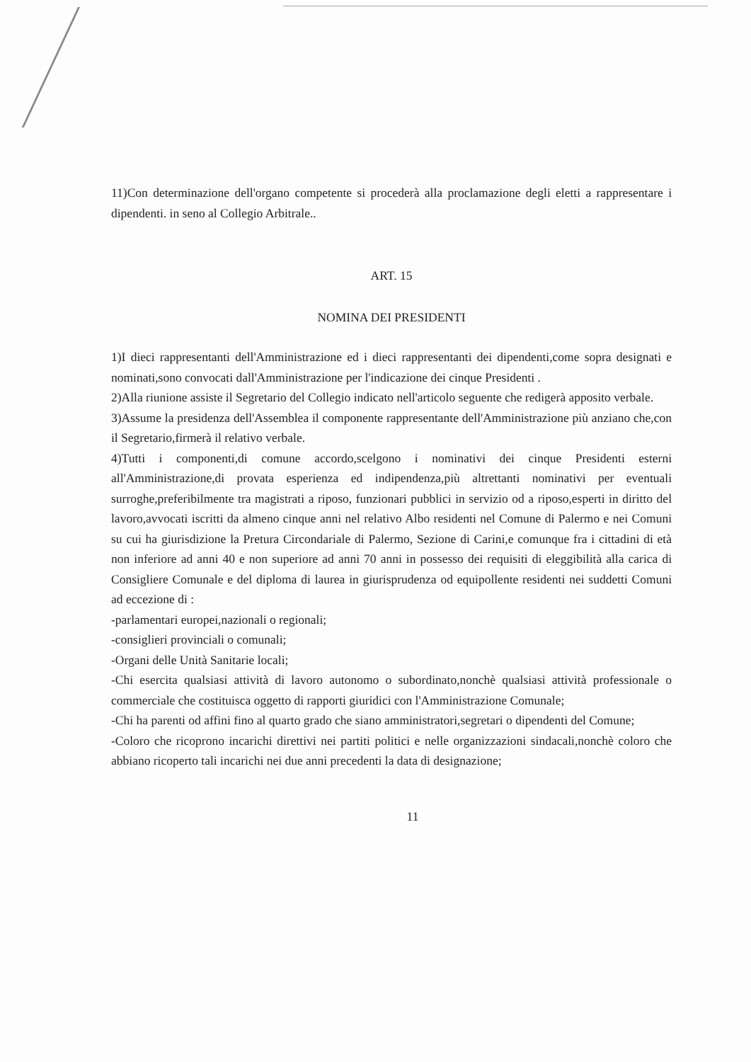11)Con determinazione dell'organo competente si procederà alla proclamazione degli eletti a rappresentare i dipendenti. in seno al Collegio Arbitrale..
ART. 15
NOMINA DEI PRESIDENTI
1)I dieci rappresentanti dell'Amministrazione ed i dieci rappresentanti dei dipendenti,come sopra designati e nominati,sono convocati dall'Amministrazione per l'indicazione dei cinque Presidenti .
2)Alla riunione assiste il Segretario del Collegio indicato nell'articolo seguente che redigerà apposito verbale.
3)Assume la presidenza dell'Assemblea il componente rappresentante dell'Amministrazione più anziano che,con il Segretario,firmerà il relativo verbale.
4)Tutti i componenti,di comune accordo,scelgono i nominativi dei cinque Presidenti esterni all'Amministrazione,di provata esperienza ed indipendenza,più altrettanti nominativi per eventuali surroghe,preferibilmente tra magistrati a riposo, funzionari pubblici in servizio od a riposo,esperti in diritto del lavoro,avvocati iscritti da almeno cinque anni nel relativo Albo residenti nel Comune di Palermo e nei Comuni su cui ha giurisdizione la Pretura Circondariale di Palermo, Sezione di Carini,e comunque fra i cittadini di età non inferiore ad anni 40 e non superiore ad anni 70 anni in possesso dei requisiti di eleggibilità alla carica di Consigliere Comunale e del diploma di laurea in giurisprudenza od equipollente residenti nei suddetti Comuni ad eccezione di :
-parlamentari europei,nazionali o regionali;
-consiglieri provinciali o comunali;
-Organi delle Unità Sanitarie locali;
-Chi esercita qualsiasi attività di lavoro autonomo o subordinato,nonchè qualsiasi attività professionale o commerciale che costituisca oggetto di rapporti giuridici con l'Amministrazione Comunale;
-Chi ha parenti od affini fino al quarto grado che siano amministratori,segretari o dipendenti del Comune;
-Coloro che ricoprono incarichi direttivi nei partiti politici e nelle organizzazioni sindacali,nonchè coloro che abbiano ricoperto tali incarichi nei due anni precedenti la data di designazione;
11